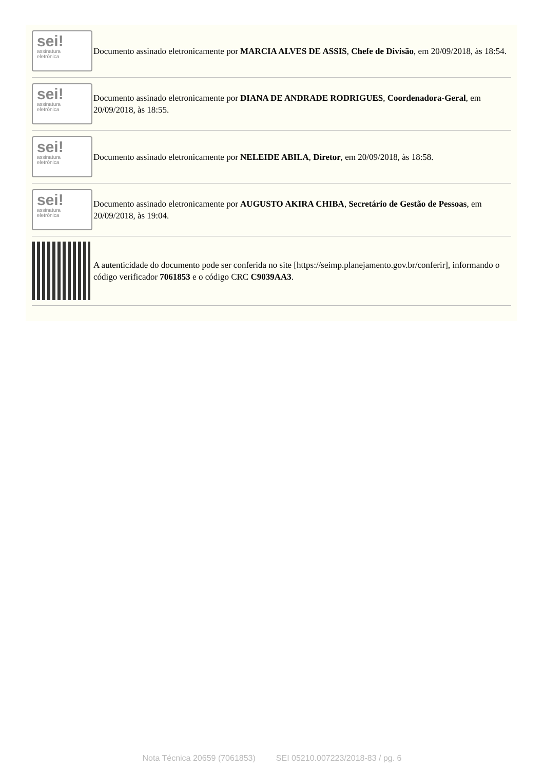| sei! assinatura eletrônica | Documento assinado eletronicamente por MARCIA ALVES DE ASSIS , Chefe de Divisão , em 20/09/2018, às 18:54. |
| sei! assinatura eletrônica | Documento assinado eletronicamente por DIANA DE ANDRADE RODRIGUES , Coordenadora-Geral , em 20/09/2018, às 18:55. |
| sei! assinatura eletrônica | Documento assinado eletronicamente por NELEIDE ABILA , Diretor , em 20/09/2018, às 18:58. |
| sei! assinatura eletrônica | Documento assinado eletronicamente por AUGUSTO AKIRA CHIBA , Secretário de Gestão de Pessoas , em 20/09/2018, às 19:04. |
| | A autenticidade do documento pode ser conferida no site [https://seimp.planejamento.gov.br/conferir], informando o código verificador 7061853 e o código CRC C9039AA3 . |
Nota Técnica 20659 (7061853) SEI 05210.007223/2018-83 / pg. 6